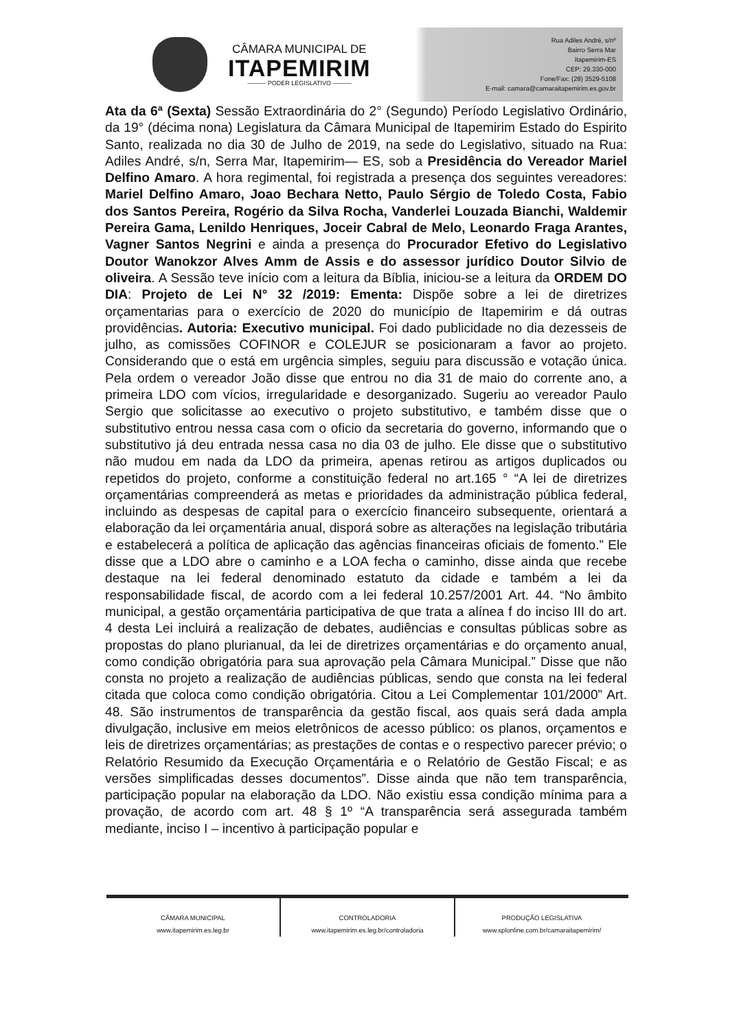CÂMARA MUNICIPAL DE
ITAPEMIRIM
——— PODER LEGISLATIVO ———
Rua Adiles André, s/nº
Bairro Serra Mar
Itapemirim-ES
CEP: 29.330-000
Fone/Fax: (28) 3529-5108
E-mail: camara@camaraitapemirim.es.gov.br
Ata da 6ª (Sexta) Sessão Extraordinária do 2° (Segundo) Período Legislativo Ordinário, da 19° (décima nona) Legislatura da Câmara Municipal de Itapemirim Estado do Espirito Santo, realizada no dia 30 de Julho de 2019, na sede do Legislativo, situado na Rua: Adiles André, s/n, Serra Mar, Itapemirim— ES, sob a Presidência do Vereador Mariel Delfino Amaro. A hora regimental, foi registrada a presença dos seguintes vereadores: Mariel Delfino Amaro, Joao Bechara Netto, Paulo Sérgio de Toledo Costa, Fabio dos Santos Pereira, Rogério da Silva Rocha, Vanderlei Louzada Bianchi, Waldemir Pereira Gama, Lenildo Henriques, Joceir Cabral de Melo, Leonardo Fraga Arantes, Vagner Santos Negrini e ainda a presença do Procurador Efetivo do Legislativo Doutor Wanokzor Alves Amm de Assis e do assessor jurídico Doutor Silvio de oliveira. A Sessão teve início com a leitura da Bíblia, iniciou-se a leitura da ORDEM DO DIA: Projeto de Lei N° 32 /2019: Ementa: Dispõe sobre a lei de diretrizes orçamentarias para o exercício de 2020 do município de Itapemirim e dá outras providências. Autoria: Executivo municipal. Foi dado publicidade no dia dezesseis de julho, as comissões COFINOR e COLEJUR se posicionaram a favor ao projeto. Considerando que o está em urgência simples, seguiu para discussão e votação única. Pela ordem o vereador João disse que entrou no dia 31 de maio do corrente ano, a primeira LDO com vícios, irregularidade e desorganizado. Sugeriu ao vereador Paulo Sergio que solicitasse ao executivo o projeto substitutivo, e também disse que o substitutivo entrou nessa casa com o oficio da secretaria do governo, informando que o substitutivo já deu entrada nessa casa no dia 03 de julho. Ele disse que o substitutivo não mudou em nada da LDO da primeira, apenas retirou as artigos duplicados ou repetidos do projeto, conforme a constituição federal no art.165 ° “A lei de diretrizes orçamentárias compreenderá as metas e prioridades da administração pública federal, incluindo as despesas de capital para o exercício financeiro subsequente, orientará a elaboração da lei orçamentária anual, disporá sobre as alterações na legislação tributária e estabelecerá a política de aplicação das agências financeiras oficiais de fomento.” Ele disse que a LDO abre o caminho e a LOA fecha o caminho, disse ainda que recebe destaque na lei federal denominado estatuto da cidade e também a lei da responsabilidade fiscal, de acordo com a lei federal 10.257/2001 Art. 44. “No âmbito municipal, a gestão orçamentária participativa de que trata a alínea f do inciso III do art. 4 desta Lei incluirá a realização de debates, audiências e consultas públicas sobre as propostas do plano plurianual, da lei de diretrizes orçamentárias e do orçamento anual, como condição obrigatória para sua aprovação pela Câmara Municipal.” Disse que não consta no projeto a realização de audiências públicas, sendo que consta na lei federal citada que coloca como condição obrigatória. Citou a Lei Complementar 101/2000” Art. 48. São instrumentos de transparência da gestão fiscal, aos quais será dada ampla divulgação, inclusive em meios eletrônicos de acesso público: os planos, orçamentos e leis de diretrizes orçamentárias; as prestações de contas e o respectivo parecer prévio; o Relatório Resumido da Execução Orçamentária e o Relatório de Gestão Fiscal; e as versões simplificadas desses documentos”. Disse ainda que não tem transparência, participação popular na elaboração da LDO. Não existiu essa condição mínima para a provação, de acordo com art. 48 § 1º “A transparência será assegurada também mediante, inciso I – incentivo à participação popular e
CÂMARA MUNICIPAL
www.itapemirim.es.leg.br
CONTROLADORIA
www.itapemirim.es.leg.br/controladoria
PRODUÇÃO LEGISLATIVA
www.splonline.com.br/camaraitapemirim/